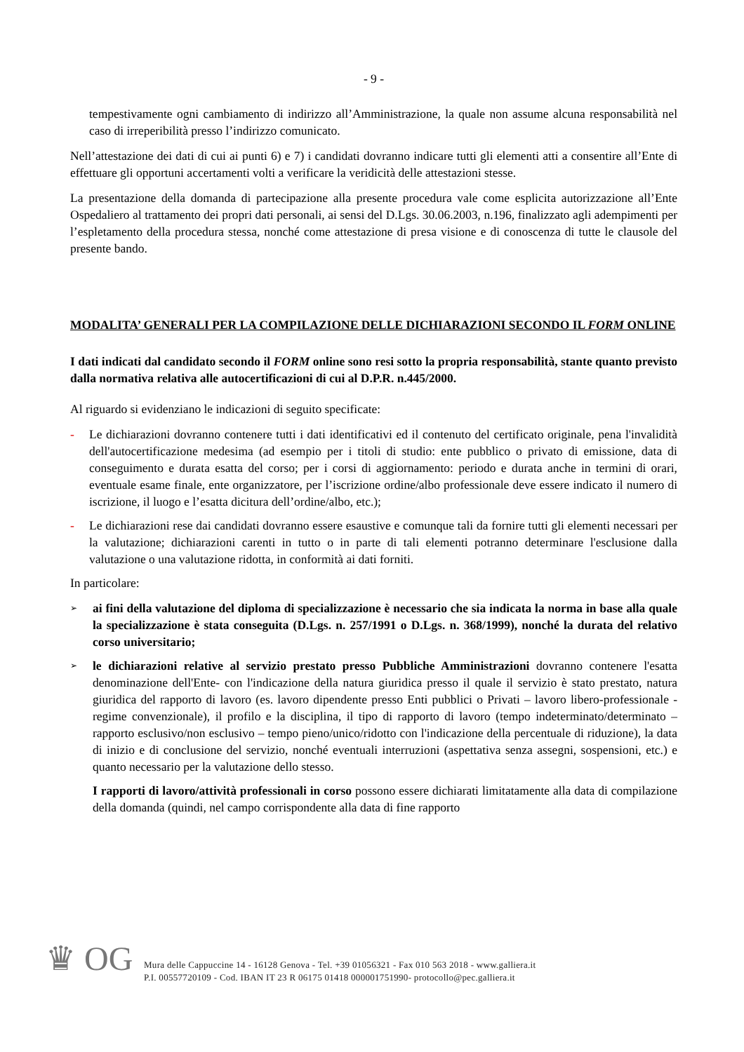- 9 -
tempestivamente ogni cambiamento di indirizzo all’Amministrazione, la quale non assume alcuna responsabilità nel caso di irreperibilità presso l’indirizzo comunicato.
Nell’attestazione dei dati di cui ai punti 6) e 7) i candidati dovranno indicare tutti gli elementi atti a consentire all’Ente di effettuare gli opportuni accertamenti volti a verificare la veridicità delle attestazioni stesse.
La presentazione della domanda di partecipazione alla presente procedura vale come esplicita autorizzazione all’Ente Ospedaliero al trattamento dei propri dati personali, ai sensi del D.Lgs. 30.06.2003, n.196, finalizzato agli adempimenti per l’espletamento della procedura stessa, nonché come attestazione di presa visione e di conoscenza di tutte le clausole del presente bando.
MODALITA’ GENERALI PER LA COMPILAZIONE DELLE DICHIARAZIONI SECONDO IL FORM ONLINE
I dati indicati dal candidato secondo il FORM online sono resi sotto la propria responsabilità, stante quanto previsto dalla normativa relativa alle autocertificazioni di cui al D.P.R. n.445/2000.
Al riguardo si evidenziano le indicazioni di seguito specificate:
- Le dichiarazioni dovranno contenere tutti i dati identificativi ed il contenuto del certificato originale, pena l'invalidità dell'autocertificazione medesima (ad esempio per i titoli di studio: ente pubblico o privato di emissione, data di conseguimento e durata esatta del corso; per i corsi di aggiornamento: periodo e durata anche in termini di orari, eventuale esame finale, ente organizzatore, per l’iscrizione ordine/albo professionale deve essere indicato il numero di iscrizione, il luogo e l’esatta dicitura dell’ordine/albo, etc.);
- Le dichiarazioni rese dai candidati dovranno essere esaustive e comunque tali da fornire tutti gli elementi necessari per la valutazione; dichiarazioni carenti in tutto o in parte di tali elementi potranno determinare l'esclusione dalla valutazione o una valutazione ridotta, in conformità ai dati forniti.
In particolare:
➢
ai fini della valutazione del diploma di specializzazione è necessario che sia indicata la norma in base alla quale la specializzazione è stata conseguita (D.Lgs. n. 257/1991 o D.Lgs. n. 368/1999), nonché la durata del relativo corso universitario;
➢
le dichiarazioni relative al servizio prestato presso Pubbliche Amministrazioni dovranno contenere l'esatta denominazione dell'Ente- con l'indicazione della natura giuridica presso il quale il servizio è stato prestato, natura giuridica del rapporto di lavoro (es. lavoro dipendente presso Enti pubblici o Privati – lavoro libero-professionale - regime convenzionale), il profilo e la disciplina, il tipo di rapporto di lavoro (tempo indeterminato/determinato – rapporto esclusivo/non esclusivo – tempo pieno/unico/ridotto con l'indicazione della percentuale di riduzione), la data di inizio e di conclusione del servizio, nonché eventuali interruzioni (aspettativa senza assegni, sospensioni, etc.) e quanto necessario per la valutazione dello stesso.
I rapporti di lavoro/attività professionali in corso possono essere dichiarati limitatamente alla data di compilazione della domanda (quindi, nel campo corrispondente alla data di fine rapporto
♛ OG
Mura delle Cappuccine 14 - 16128 Genova - Tel. +39 01056321 - Fax 010 563 2018 - www.galliera.it
P.I. 00557720109 - Cod. IBAN IT 23 R 06175 01418 000001751990- protocollo@pec.galliera.it